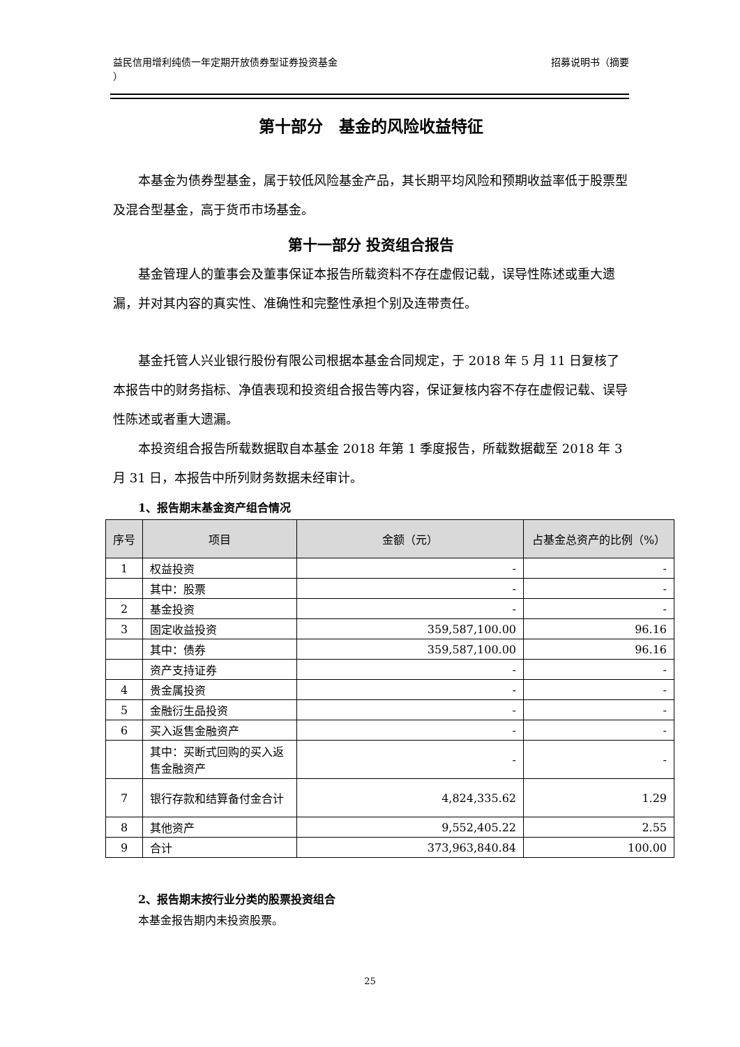益民信用增利纯债一年定期开放债券型证券投资基金
） 招募说明书（摘要
第十部分　基金的风险收益特征
本基金为债券型基金，属于较低风险基金产品，其长期平均风险和预期收益率低于股票型及混合型基金，高于货币市场基金。
第十一部分 投资组合报告
基金管理人的董事会及董事保证本报告所载资料不存在虚假记载，误导性陈述或重大遗漏，并对其内容的真实性、准确性和完整性承担个别及连带责任。
基金托管人兴业银行股份有限公司根据本基金合同规定，于 2018 年 5 月 11 日复核了本报告中的财务指标、净值表现和投资组合报告等内容，保证复核内容不存在虚假记载、误导性陈述或者重大遗漏。
本投资组合报告所载数据取自本基金 2018 年第 1 季度报告，所载数据截至 2018 年 3 月 31 日，本报告中所列财务数据未经审计。
1、报告期末基金资产组合情况
| 序号 | 项目 | 金额（元） | 占基金总资产的比例（%） |
| --- | --- | --- | --- |
| 1 | 权益投资 | - | - |
| | 其中：股票 | - | - |
| 2 | 基金投资 | - | - |
| 3 | 固定收益投资 | 359,587,100.00 | 96.16 |
| | 其中：债券 | 359,587,100.00 | 96.16 |
| | 资产支持证券 | - | - |
| 4 | 贵金属投资 | - | - |
| 5 | 金融衍生品投资 | - | - |
| 6 | 买入返售金融资产 | - | - |
| | 其中：买断式回购的买入返售金融资产 | - | - |
| 7 | 银行存款和结算备付金合计 | 4,824,335.62 | 1.29 |
| 8 | 其他资产 | 9,552,405.22 | 2.55 |
| 9 | 合计 | 373,963,840.84 | 100.00 |
2、报告期末按行业分类的股票投资组合
本基金报告期内未投资股票。
25